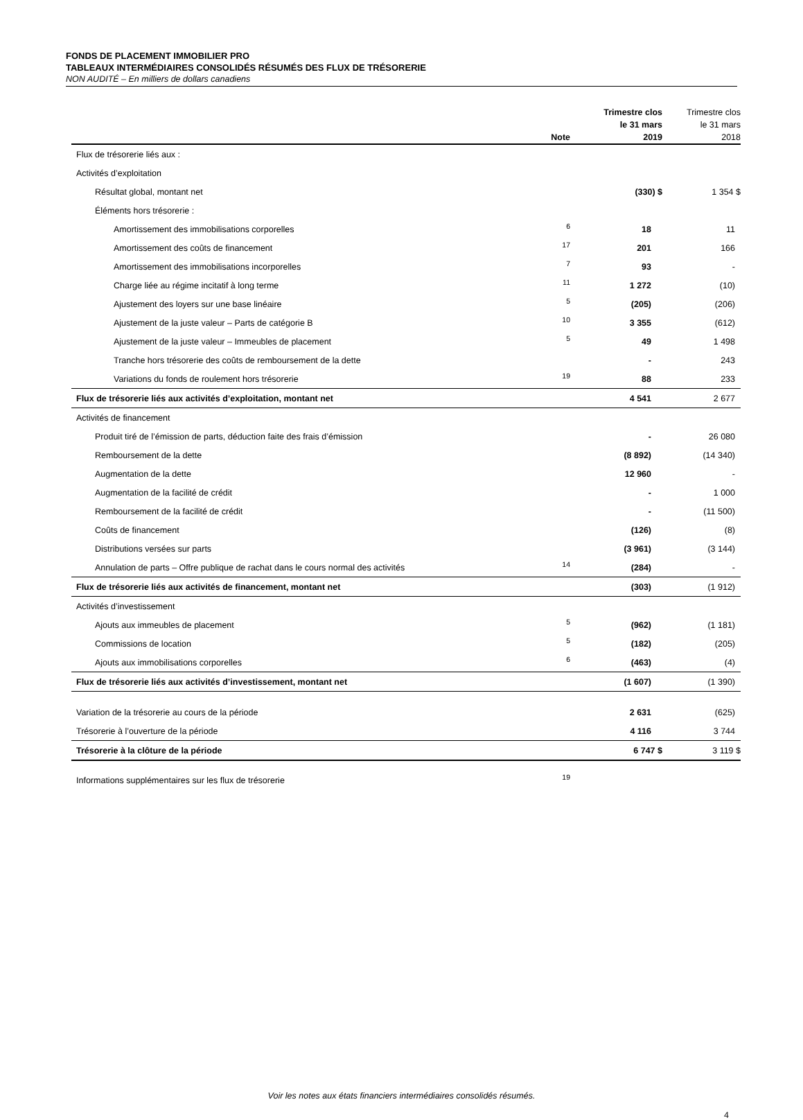FONDS DE PLACEMENT IMMOBILIER PRO
TABLEAUX INTERMÉDIAIRES CONSOLIDÉS RÉSUMÉS DES FLUX DE TRÉSORERIE
NON AUDITÉ – En milliers de dollars canadiens
| | Note | Trimestre clos le 31 mars 2019 | Trimestre clos le 31 mars 2018 |
| --- | --- | --- | --- |
| Flux de trésorerie liés aux : | | | |
| Activités d’exploitation | | | |
| Résultat global, montant net | | (330) $ | 1 354 $ |
| Éléments hors trésorerie : | | | |
| Amortissement des immobilisations corporelles | 6 | 18 | 11 |
| Amortissement des coûts de financement | 17 | 201 | 166 |
| Amortissement des immobilisations incorporelles | 7 | 93 | - |
| Charge liée au régime incitatif à long terme | 11 | 1 272 | (10) |
| Ajustement des loyers sur une base linéaire | 5 | (205) | (206) |
| Ajustement de la juste valeur – Parts de catégorie B | 10 | 3 355 | (612) |
| Ajustement de la juste valeur – Immeubles de placement | 5 | 49 | 1 498 |
| Tranche hors trésorerie des coûts de remboursement de la dette | | - | 243 |
| Variations du fonds de roulement hors trésorerie | 19 | 88 | 233 |
| Flux de trésorerie liés aux activités d’exploitation, montant net | | 4 541 | 2 677 |
| Activités de financement | | | |
| Produit tiré de l’émission de parts, déduction faite des frais d’émission | | - | 26 080 |
| Remboursement de la dette | | (8 892) | (14 340) |
| Augmentation de la dette | | 12 960 | - |
| Augmentation de la facilité de crédit | | - | 1 000 |
| Remboursement de la facilité de crédit | | - | (11 500) |
| Coûts de financement | | (126) | (8) |
| Distributions versées sur parts | | (3 961) | (3 144) |
| Annulation de parts – Offre publique de rachat dans le cours normal des activités | 14 | (284) | - |
| Flux de trésorerie liés aux activités de financement, montant net | | (303) | (1 912) |
| Activités d’investissement | | | |
| Ajouts aux immeubles de placement | 5 | (962) | (1 181) |
| Commissions de location | 5 | (182) | (205) |
| Ajouts aux immobilisations corporelles | 6 | (463) | (4) |
| Flux de trésorerie liés aux activités d’investissement, montant net | | (1 607) | (1 390) |
| Variation de la trésorerie au cours de la période | | 2 631 | (625) |
| Trésorerie à l’ouverture de la période | | 4 116 | 3 744 |
| Trésorerie à la clôture de la période | | 6 747 $ | 3 119 $ |
| Informations supplémentaires sur les flux de trésorerie | 19 | | |
Voir les notes aux états financiers intermédiaires consolidés résumés.
4